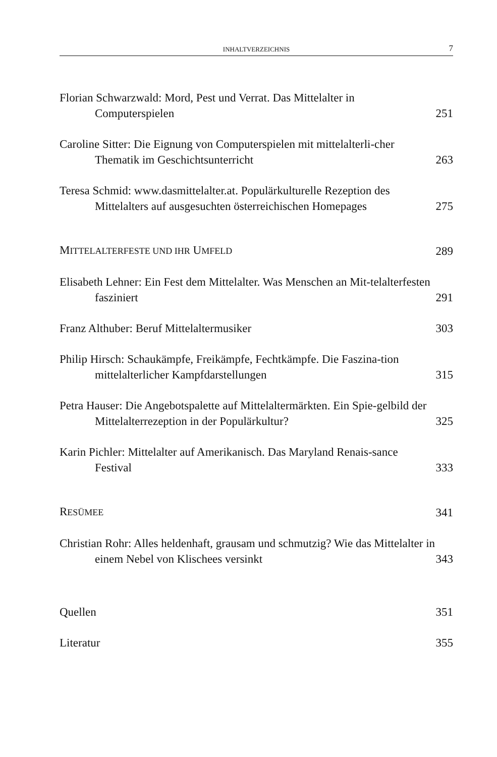INHALTVERZEICHNIS 7
Florian Schwarzwald: Mord, Pest und Verrat. Das Mittelalter in Computerspielen
251
Caroline Sitter: Die Eignung von Computerspielen mit mittelalterli-cher Thematik im Geschichtsunterricht
263
Teresa Schmid: www.dasmittelalter.at. Populärkulturelle Rezeption des Mittelalters auf ausgesuchten österreichischen Homepages
275
MITTELALTERFESTE UND IHR UMFELD
289
Elisabeth Lehner: Ein Fest dem Mittelalter. Was Menschen an Mit-telalterfesten fasziniert
291
Franz Althuber: Beruf Mittelaltermusiker
303
Philip Hirsch: Schaukämpfe, Freikämpfe, Fechtkämpfe. Die Faszina-tion mittelalterlicher Kampfdarstellungen
315
Petra Hauser: Die Angebotspalette auf Mittelaltermärkten. Ein Spie-gelbild der Mittelalterrezeption in der Populärkultur?
325
Karin Pichler: Mittelalter auf Amerikanisch. Das Maryland Renais-sance Festival
333
RESÜMEE
341
Christian Rohr: Alles heldenhaft, grausam und schmutzig? Wie das Mittelalter in einem Nebel von Klischees versinkt
343
Quellen
351
Literatur
355